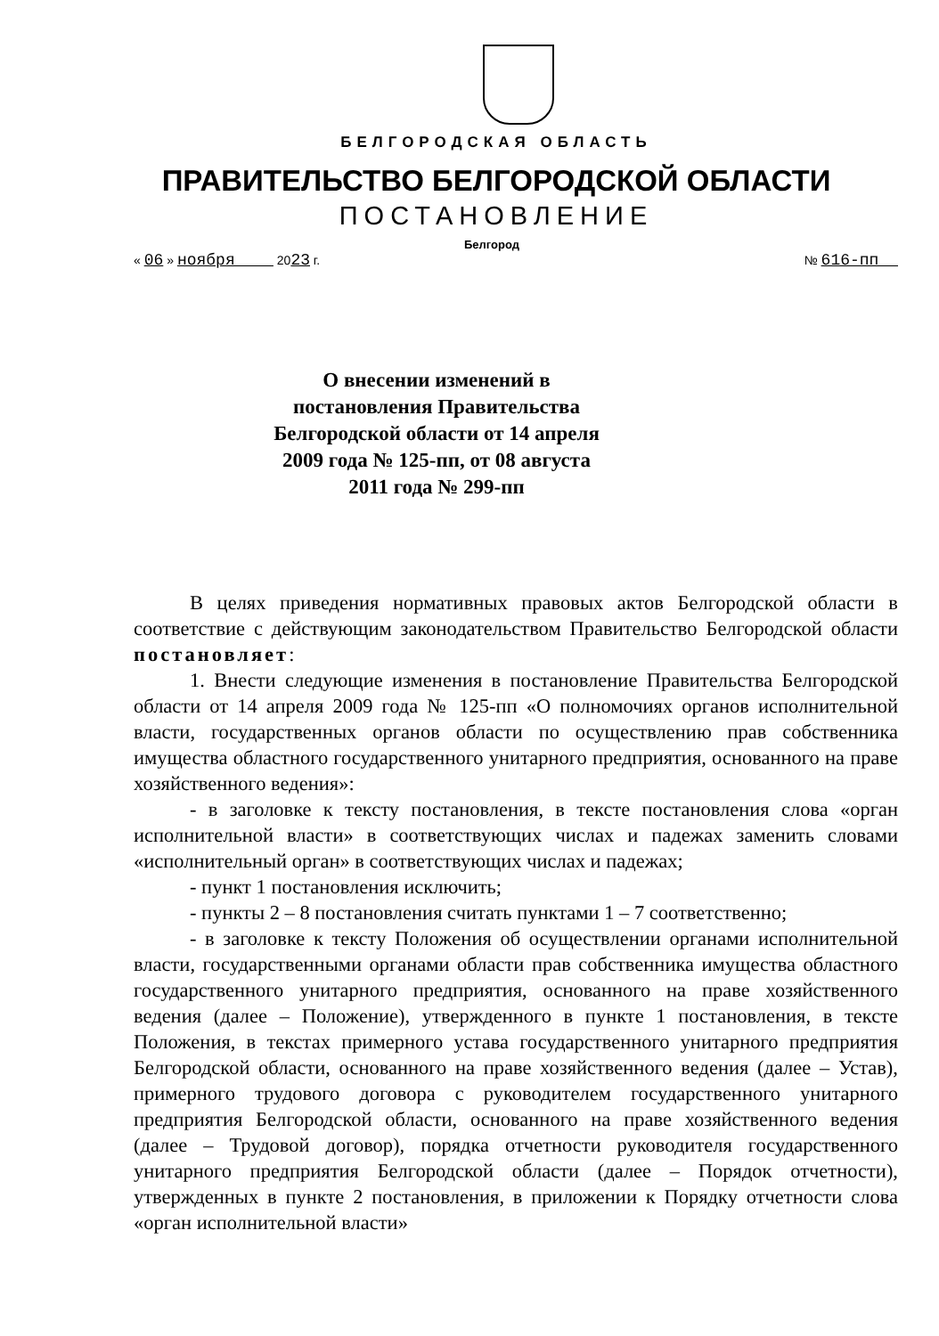БЕЛГОРОДСКАЯ ОБЛАСТЬ
ПРАВИТЕЛЬСТВО БЕЛГОРОДСКОЙ ОБЛАСТИ
ПОСТАНОВЛЕНИЕ
Белгород
« 06 » ноября 2023 г. № 616-пп
О внесении изменений в постановления Правительства Белгородской области от 14 апреля 2009 года № 125-пп, от 08 августа 2011 года № 299-пп
В целях приведения нормативных правовых актов Белгородской области в соответствие с действующим законодательством Правительство Белгородской области постановляет:
1. Внести следующие изменения в постановление Правительства Белгородской области от 14 апреля 2009 года № 125-пп «О полномочиях органов исполнительной власти, государственных органов области по осуществлению прав собственника имущества областного государственного унитарного предприятия, основанного на праве хозяйственного ведения»:
- в заголовке к тексту постановления, в тексте постановления слова «орган исполнительной власти» в соответствующих числах и падежах заменить словами «исполнительный орган» в соответствующих числах и падежах;
- пункт 1 постановления исключить;
- пункты 2 – 8 постановления считать пунктами 1 – 7 соответственно;
- в заголовке к тексту Положения об осуществлении органами исполнительной власти, государственными органами области прав собственника имущества областного государственного унитарного предприятия, основанного на праве хозяйственного ведения (далее – Положение), утвержденного в пункте 1 постановления, в тексте Положения, в текстах примерного устава государственного унитарного предприятия Белгородской области, основанного на праве хозяйственного ведения (далее – Устав), примерного трудового договора с руководителем государственного унитарного предприятия Белгородской области, основанного на праве хозяйственного ведения (далее – Трудовой договор), порядка отчетности руководителя государственного унитарного предприятия Белгородской области (далее – Порядок отчетности), утвержденных в пункте 2 постановления, в приложении к Порядку отчетности слова «орган исполнительной власти»